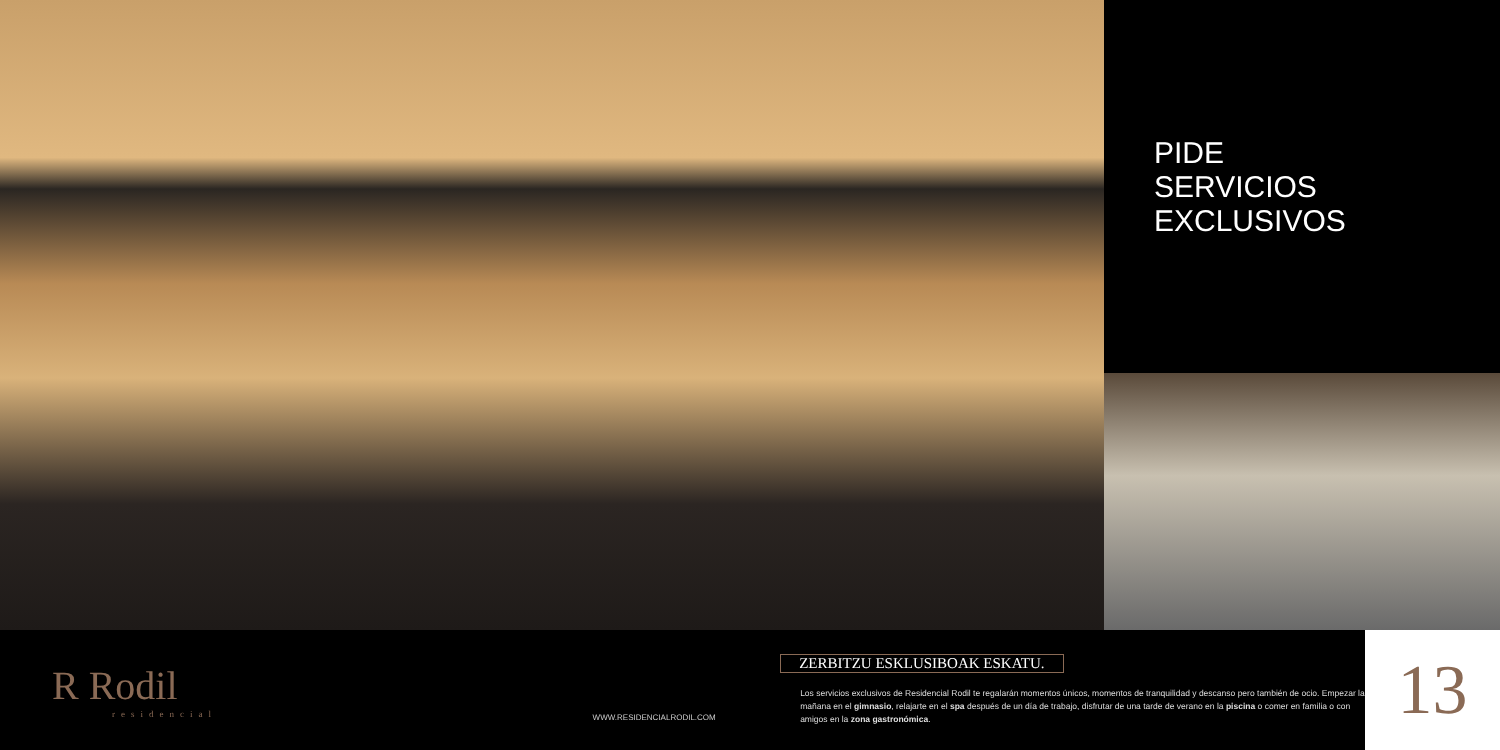PIDE
SERVICIOS
EXCLUSIVOS
R Rodil
residencial
WWW.RESIDENCIALRODIL.COM
ZERBITZU ESKLUSIBOAK ESKATU.
Los servicios exclusivos de Residencial Rodil te regalarán momentos únicos, momentos de tranquilidad y descanso pero también de ocio. Empezar la mañana en el gimnasio, relajarte en el spa después de un día de trabajo, disfrutar de una tarde de verano en la piscina o comer en familia o con amigos en la zona gastronómica.
13